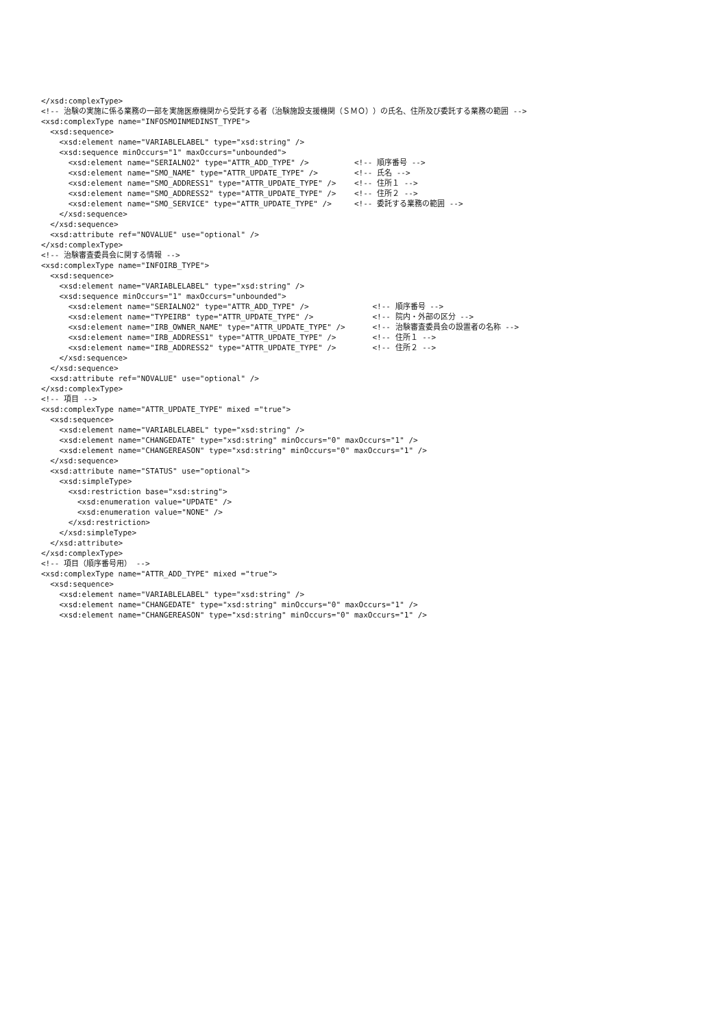</xsd:complexType>
<!-- 治験の実施に係る業務の一部を実施医療機関から受託する者（治験施設支援機関（ＳＭＯ））の氏名、住所及び委託する業務の範囲 -->
<xsd:complexType name="INFOSMOINMEDINST_TYPE">
  <xsd:sequence>
    <xsd:element name="VARIABLELABEL" type="xsd:string" />
    <xsd:sequence minOccurs="1" maxOccurs="unbounded">
      <xsd:element name="SERIALNO2" type="ATTR_ADD_TYPE" />          <!-- 順序番号 -->
      <xsd:element name="SMO_NAME" type="ATTR_UPDATE_TYPE" />        <!-- 氏名 -->
      <xsd:element name="SMO_ADDRESS1" type="ATTR_UPDATE_TYPE" />    <!-- 住所１ -->
      <xsd:element name="SMO_ADDRESS2" type="ATTR_UPDATE_TYPE" />    <!-- 住所２ -->
      <xsd:element name="SMO_SERVICE" type="ATTR_UPDATE_TYPE" />     <!-- 委託する業務の範囲 -->
    </xsd:sequence>
  </xsd:sequence>
  <xsd:attribute ref="NOVALUE" use="optional" />
</xsd:complexType>
<!-- 治験審査委員会に関する情報 -->
<xsd:complexType name="INFOIRB_TYPE">
  <xsd:sequence>
    <xsd:element name="VARIABLELABEL" type="xsd:string" />
    <xsd:sequence minOccurs="1" maxOccurs="unbounded">
      <xsd:element name="SERIALNO2" type="ATTR_ADD_TYPE" />              <!-- 順序番号 -->
      <xsd:element name="TYPEIRB" type="ATTR_UPDATE_TYPE" />             <!-- 院内・外部の区分 -->
      <xsd:element name="IRB_OWNER_NAME" type="ATTR_UPDATE_TYPE" />      <!-- 治験審査委員会の設置者の名称 -->
      <xsd:element name="IRB_ADDRESS1" type="ATTR_UPDATE_TYPE" />        <!-- 住所１ -->
      <xsd:element name="IRB_ADDRESS2" type="ATTR_UPDATE_TYPE" />        <!-- 住所２ -->
    </xsd:sequence>
  </xsd:sequence>
  <xsd:attribute ref="NOVALUE" use="optional" />
</xsd:complexType>
<!-- 項目 -->
<xsd:complexType name="ATTR_UPDATE_TYPE" mixed ="true">
  <xsd:sequence>
    <xsd:element name="VARIABLELABEL" type="xsd:string" />
    <xsd:element name="CHANGEDATE" type="xsd:string" minOccurs="0" maxOccurs="1" />
    <xsd:element name="CHANGEREASON" type="xsd:string" minOccurs="0" maxOccurs="1" />
  </xsd:sequence>
  <xsd:attribute name="STATUS" use="optional">
    <xsd:simpleType>
      <xsd:restriction base="xsd:string">
        <xsd:enumeration value="UPDATE" />
        <xsd:enumeration value="NONE" />
      </xsd:restriction>
    </xsd:simpleType>
  </xsd:attribute>
</xsd:complexType>
<!-- 項目（順序番号用） -->
<xsd:complexType name="ATTR_ADD_TYPE" mixed ="true">
  <xsd:sequence>
    <xsd:element name="VARIABLELABEL" type="xsd:string" />
    <xsd:element name="CHANGEDATE" type="xsd:string" minOccurs="0" maxOccurs="1" />
    <xsd:element name="CHANGEREASON" type="xsd:string" minOccurs="0" maxOccurs="1" />